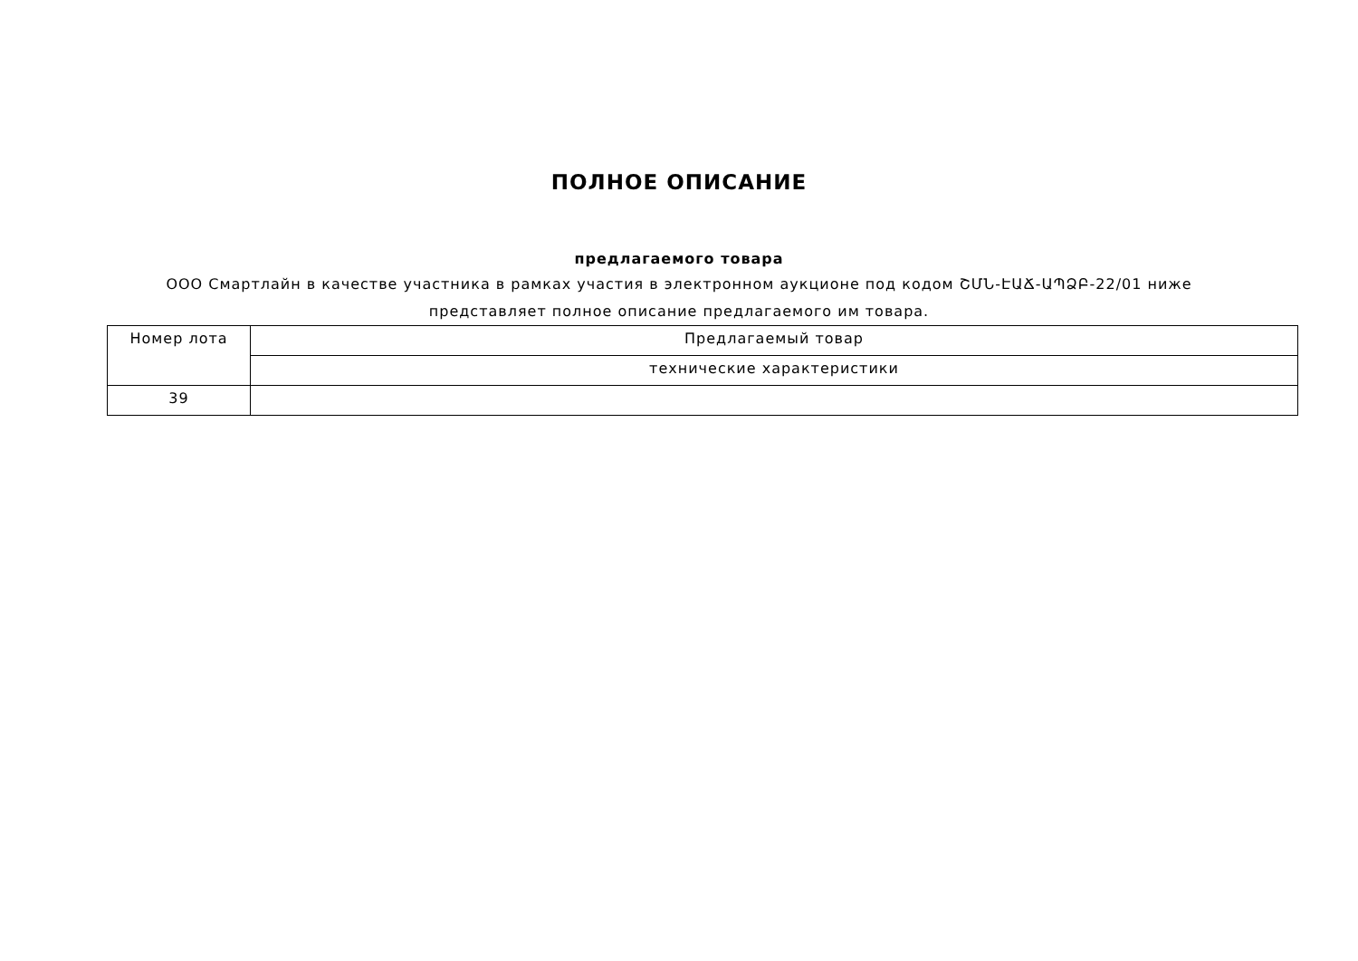ПОЛНОЕ ОПИСАНИЕ
предлагаемого товара
ООО Смартлайн в качестве участника в рамках участия в электронном аукционе под кодом ՇՄՆ-ԷԱՃ-ԱՊՁԲ-22/01 ниже представляет полное описание предлагаемого им товара.
| Номер лота | Предлагаемый товар |
| | технические характеристики |
| 39 | |